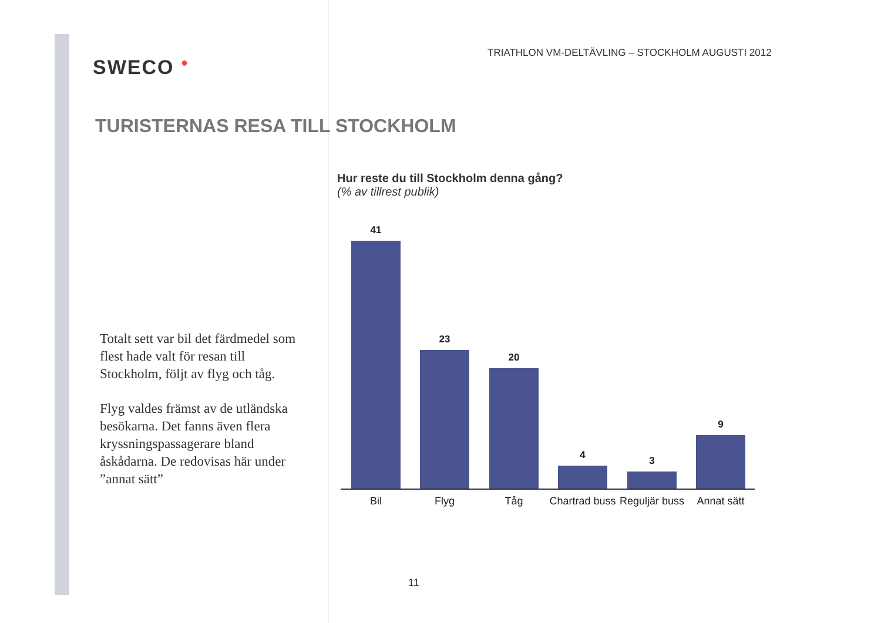SWECO ●
TRIATHLON VM-DELTÄVLING – STOCKHOLM AUGUSTI 2012
TURISTERNAS RESA TILL STOCKHOLM
Totalt sett var bil det färdmedel som flest hade valt för resan till Stockholm, följt av flyg och tåg.
Flyg valdes främst av de utländska besökarna. Det fanns även flera kryssningspassagerare bland åskådarna. De redovisas här under ”annat sätt”
Hur reste du till Stockholm denna gång?
(% av tillrest publik)
41 23 20 4 3 9
Bil Flyg Tåg
Chartrad buss
Reguljär buss
Annat sätt
11